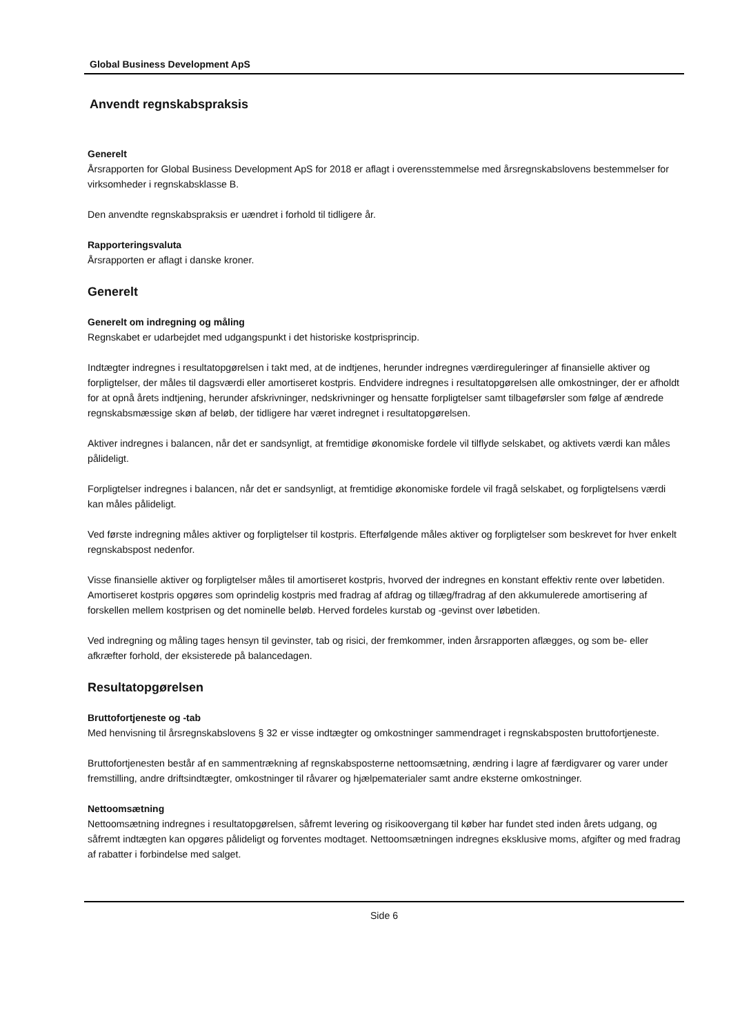Global Business Development ApS
Anvendt regnskabspraksis
Generelt
Årsrapporten for Global Business Development ApS for 2018 er aflagt i overensstemmelse med årsregnskabslovens bestemmelser for virksomheder i regnskabsklasse B.
Den anvendte regnskabspraksis er uændret i forhold til tidligere år.
Rapporteringsvaluta
Årsrapporten er aflagt i danske kroner.
Generelt
Generelt om indregning og måling
Regnskabet er udarbejdet med udgangspunkt i det historiske kostprisprincip.
Indtægter indregnes i resultatopgørelsen i takt med, at de indtjenes, herunder indregnes værdireguleringer af finansielle aktiver og forpligtelser, der måles til dagsværdi eller amortiseret kostpris. Endvidere indregnes i resultatopgørelsen alle omkostninger, der er afholdt for at opnå årets indtjening, herunder afskrivninger, nedskrivninger og hensatte forpligtelser samt tilbageførsler som følge af ændrede regnskabsmæssige skøn af beløb, der tidligere har været indregnet i resultatopgørelsen.
Aktiver indregnes i balancen, når det er sandsynligt, at fremtidige økonomiske fordele vil tilflyde selskabet, og aktivets værdi kan måles pålideligt.
Forpligtelser indregnes i balancen, når det er sandsynligt, at fremtidige økonomiske fordele vil fragå selskabet, og forpligtelsens værdi kan måles pålideligt.
Ved første indregning måles aktiver og forpligtelser til kostpris. Efterfølgende måles aktiver og forpligtelser som beskrevet for hver enkelt regnskabspost nedenfor.
Visse finansielle aktiver og forpligtelser måles til amortiseret kostpris, hvorved der indregnes en konstant effektiv rente over løbetiden. Amortiseret kostpris opgøres som oprindelig kostpris med fradrag af afdrag og tillæg/fradrag af den akkumulerede amortisering af forskellen mellem kostprisen og det nominelle beløb. Herved fordeles kurstab og -gevinst over løbetiden.
Ved indregning og måling tages hensyn til gevinster, tab og risici, der fremkommer, inden årsrapporten aflægges, og som be- eller afkræfter forhold, der eksisterede på balancedagen.
Resultatopgørelsen
Bruttofortjeneste og -tab
Med henvisning til årsregnskabslovens § 32 er visse indtægter og omkostninger sammendraget i regnskabsposten bruttofortjeneste.
Bruttofortjenesten består af en sammentrækning af regnskabsposterne nettoomsætning, ændring i lagre af færdigvarer og varer under fremstilling, andre driftsindtægter, omkostninger til råvarer og hjælpematerialer samt andre eksterne omkostninger.
Nettoomsætning
Nettoomsætning indregnes i resultatopgørelsen, såfremt levering og risikoovergang til køber har fundet sted inden årets udgang, og såfremt indtægten kan opgøres pålideligt og forventes modtaget. Nettoomsætningen indregnes eksklusive moms, afgifter og med fradrag af rabatter i forbindelse med salget.
Side 6